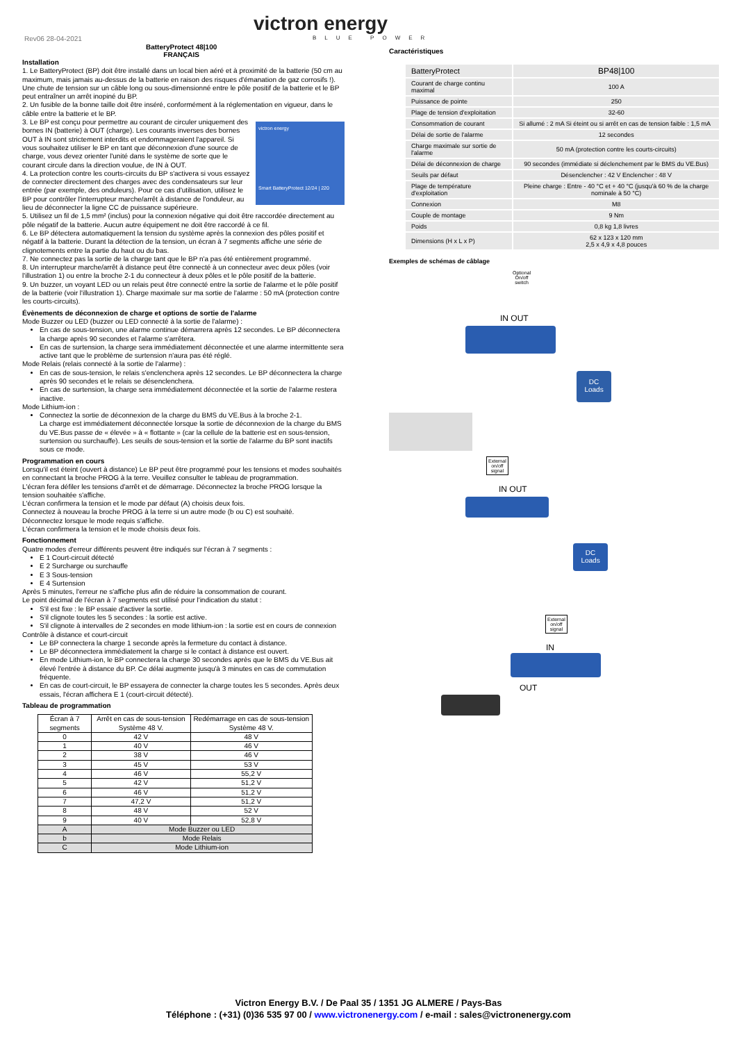Rev06 28-04-2021
BatteryProtect 48|100
FRANÇAIS
victron energy
BLUE POWER
Installation
1. Le BatteryProtect (BP) doit être installé dans un local bien aéré et à proximité de la batterie (50 cm au maximum, mais jamais au-dessus de la batterie en raison des risques d'émanation de gaz corrosifs !). Une chute de tension sur un câble long ou sous-dimensionné entre le pôle positif de la batterie et le BP peut entraîner un arrêt inopiné du BP.
2. Un fusible de la bonne taille doit être inséré, conformément à la réglementation en vigueur, dans le câble entre la batterie et le BP.
victron energy
Smart BatteryProtect 12/24 | 220
3. Le BP est conçu pour permettre au courant de circuler uniquement des bornes IN (batterie) à OUT (charge). Les courants inverses des bornes OUT à IN sont strictement interdits et endommageraient l'appareil. Si vous souhaitez utiliser le BP en tant que déconnexion d'une source de charge, vous devez orienter l'unité dans le système de sorte que le courant circule dans la direction voulue, de IN à OUT.
4. La protection contre les courts-circuits du BP s'activera si vous essayez de connecter directement des charges avec des condensateurs sur leur entrée (par exemple, des onduleurs). Pour ce cas d'utilisation, utilisez le BP pour contrôler l'interrupteur marche/arrêt à distance de l'onduleur, au lieu de déconnecter la ligne CC de puissance supérieure.
5. Utilisez un fil de 1,5 mm² (inclus) pour la connexion négative qui doit être raccordée directement au pôle négatif de la batterie. Aucun autre équipement ne doit être raccordé à ce fil.
6. Le BP détectera automatiquement la tension du système après la connexion des pôles positif et négatif à la batterie. Durant la détection de la tension, un écran à 7 segments affiche une série de clignotements entre la partie du haut ou du bas.
7. Ne connectez pas la sortie de la charge tant que le BP n'a pas été entièrement programmé.
8. Un interrupteur marche/arrêt à distance peut être connecté à un connecteur avec deux pôles (voir l'illustration 1) ou entre la broche 2-1 du connecteur à deux pôles et le pôle positif de la batterie.
9. Un buzzer, un voyant LED ou un relais peut être connecté entre la sortie de l'alarme et le pôle positif de la batterie (voir l'illustration 1). Charge maximale sur ma sortie de l'alarme : 50 mA (protection contre les courts-circuits).
Évènements de déconnexion de charge et options de sortie de l'alarme
Mode Buzzer ou LED (buzzer ou LED connecté à la sortie de l'alarme) :
En cas de sous-tension, une alarme continue démarrera après 12 secondes. Le BP déconnectera la charge après 90 secondes et l'alarme s'arrêtera.
En cas de surtension, la charge sera immédiatement déconnectée et une alarme intermittente sera active tant que le problème de surtension n'aura pas été réglé.
Mode Relais (relais connecté à la sortie de l'alarme) :
En cas de sous-tension, le relais s'enclenchera après 12 secondes. Le BP déconnectera la charge après 90 secondes et le relais se désenclenchera.
En cas de surtension, la charge sera immédiatement déconnectée et la sortie de l'alarme restera inactive.
Mode Lithium-ion :
Connectez la sortie de déconnexion de la charge du BMS du VE.Bus à la broche 2-1.
La charge est immédiatement déconnectée lorsque la sortie de déconnexion de la charge du BMS du VE.Bus passe de « élevée » à « flottante » (car la cellule de la batterie est en sous-tension, surtension ou surchauffe). Les seuils de sous-tension et la sortie de l'alarme du BP sont inactifs sous ce mode.
Programmation en cours
Lorsqu'il est éteint (ouvert à distance) Le BP peut être programmé pour les tensions et modes souhaités en connectant la broche PROG à la terre. Veuillez consulter le tableau de programmation.
L'écran fera défiler les tensions d'arrêt et de démarrage. Déconnectez la broche PROG lorsque la tension souhaitée s'affiche.
L'écran confirmera la tension et le mode par défaut (A) choisis deux fois.
Connectez à nouveau la broche PROG à la terre si un autre mode (b ou C) est souhaité.
Déconnectez lorsque le mode requis s'affiche.
L'écran confirmera la tension et le mode choisis deux fois.
Fonctionnement
Quatre modes d'erreur différents peuvent être indiqués sur l'écran à 7 segments :
E 1 Court-circuit détecté
E 2 Surcharge ou surchauffe
E 3 Sous-tension
E 4 Surtension
Après 5 minutes, l'erreur ne s'affiche plus afin de réduire la consommation de courant.
Le point décimal de l'écran à 7 segments est utilisé pour l'indication du statut :
S'il est fixe : le BP essaie d'activer la sortie.
S'il clignote toutes les 5 secondes : la sortie est active.
S'il clignote à intervalles de 2 secondes en mode lithium-ion : la sortie est en cours de connexion
Contrôle à distance et court-circuit
Le BP connectera la charge 1 seconde après la fermeture du contact à distance.
Le BP déconnectera immédiatement la charge si le contact à distance est ouvert.
En mode Lithium-ion, le BP connectera la charge 30 secondes après que le BMS du VE.Bus ait élevé l'entrée à distance du BP. Ce délai augmente jusqu'à 3 minutes en cas de commutation fréquente.
En cas de court-circuit, le BP essayera de connecter la charge toutes les 5 secondes. Après deux essais, l'écran affichera E 1 (court-circuit détecté).
Tableau de programmation
| Écran à 7 segments | Arrêt en cas de sous-tension Système 48 V. | Redémarrage en cas de sous-tension Système 48 V. |
| --- | --- | --- |
| 0 | 42 V | 48 V |
| 1 | 40 V | 46 V |
| 2 | 38 V | 46 V |
| 3 | 45 V | 53 V |
| 4 | 46 V | 55,2 V |
| 5 | 42 V | 51,2 V |
| 6 | 46 V | 51,2 V |
| 7 | 47,2 V | 51,2 V |
| 8 | 48 V | 52 V |
| 9 | 40 V | 52,8 V |
| A | Mode Buzzer ou LED | |
| b | Mode Relais | |
| C | Mode Lithium-ion | |
Caractéristiques
| BatteryProtect | BP48/100 |
| Courant de charge continu maximal | 100 A |
| Puissance de pointe | 250 |
| Plage de tension d'exploitation | 32-60 |
| Consommation de courant | Si allumé : 2 mA Si éteint ou si arrêt en cas de tension faible : 1,5 mA |
| Délai de sortie de l'alarme | 12 secondes |
| Charge maximale sur sortie de l'alarme | 50 mA (protection contre les courts-circuits) |
| Délai de déconnexion de charge | 90 secondes (immédiate si déclenchement par le BMS du VE.Bus) |
| Seuils par défaut | Désenclencher : 42 V Enclencher : 48 V |
| Plage de température d'exploitation | Pleine charge : Entre - 40 °C et + 40 °C (jusqu'à 60 % de la charge nominale à 50 °C) |
| Connexion | M8 |
| Couple de montage | 9 Nm |
| Poids | 0,8 kg 1,8 livres |
| Dimensions (H x L x P) | 62 x 123 x 120 mm 2,5 x 4,9 x 4,8 pouces |
Exemples de schémas de câblage
Optional
On/off
switch
IN OUT
DC
Loads
External
on/off
signal
IN OUT
DC
Loads
External
on/off
signal
IN
OUT
Victron Energy B.V. / De Paal 35 / 1351 JG ALMERE / Pays-Bas
Téléphone : (+31) (0)36 535 97 00 / www.victronenergy.com / e-mail : sales@victronenergy.com